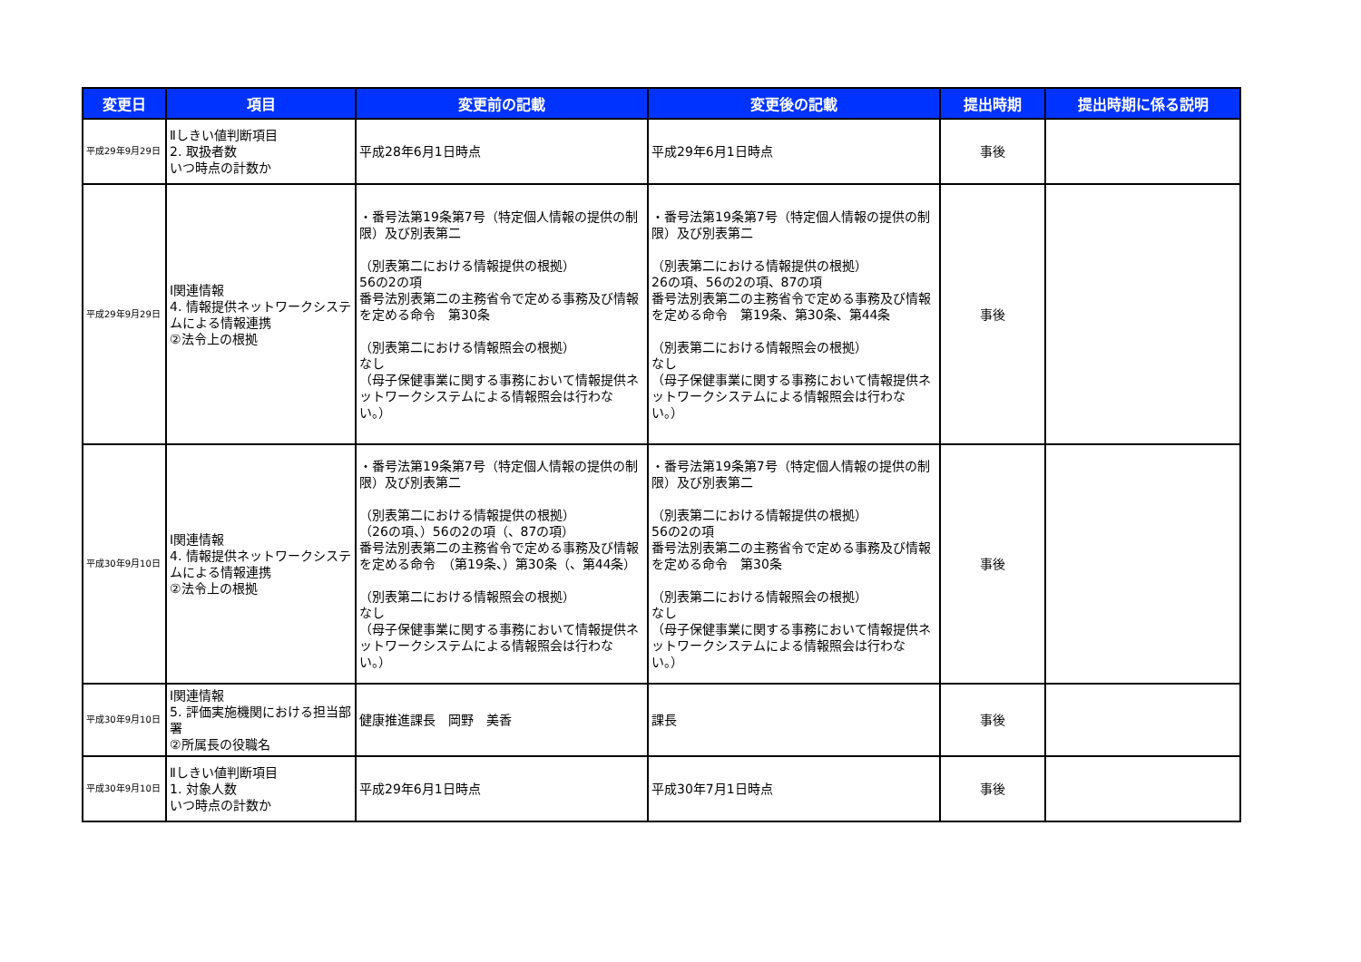| 変更日 | 項目 | 変更前の記載 | 変更後の記載 | 提出時期 | 提出時期に係る説明 |
| --- | --- | --- | --- | --- | --- |
| 平成29年9月29日 | Ⅱしきい値判断項目 2. 取扱者数 いつ時点の計数か | 平成28年6月1日時点 | 平成29年6月1日時点 | 事後 | |
| 平成29年9月29日 | Ⅰ関連情報 4. 情報提供ネットワークシステムによる情報連携 ②法令上の根拠 | ・番号法第19条第7号（特定個人情報の提供の制限）及び別表第二 （別表第二における情報提供の根拠） 56の2の項 番号法別表第二の主務省令で定める事務及び情報を定める命令 第30条 （別表第二における情報照会の根拠） なし （母子保健事業に関する事務において情報提供ネットワークシステムによる情報照会は行わない。） | ・番号法第19条第7号（特定個人情報の提供の制限）及び別表第二 （別表第二における情報提供の根拠） 26の項、56の2の項、87の項 番号法別表第二の主務省令で定める事務及び情報を定める命令 第19条、第30条、第44条 （別表第二における情報照会の根拠） なし （母子保健事業に関する事務において情報提供ネットワークシステムによる情報照会は行わない。） | 事後 | |
| 平成30年9月10日 | Ⅰ関連情報 4. 情報提供ネットワークシステムによる情報連携 ②法令上の根拠 | ・番号法第19条第7号（特定個人情報の提供の制限）及び別表第二 （別表第二における情報提供の根拠） （26の項、）56の2の項（、87の項） 番号法別表第二の主務省令で定める事務及び情報を定める命令 （第19条、）第30条（、第44条） （別表第二における情報照会の根拠） なし （母子保健事業に関する事務において情報提供ネットワークシステムによる情報照会は行わない。） | ・番号法第19条第7号（特定個人情報の提供の制限）及び別表第二 （別表第二における情報提供の根拠） 56の2の項 番号法別表第二の主務省令で定める事務及び情報を定める命令 第30条 （別表第二における情報照会の根拠） なし （母子保健事業に関する事務において情報提供ネットワークシステムによる情報照会は行わない。） | 事後 | |
| 平成30年9月10日 | Ⅰ関連情報 5. 評価実施機関における担当部署 ②所属長の役職名 | 健康推進課長 岡野 美香 | 課長 | 事後 | |
| 平成30年9月10日 | Ⅱしきい値判断項目 1. 対象人数 いつ時点の計数か | 平成29年6月1日時点 | 平成30年7月1日時点 | 事後 | |